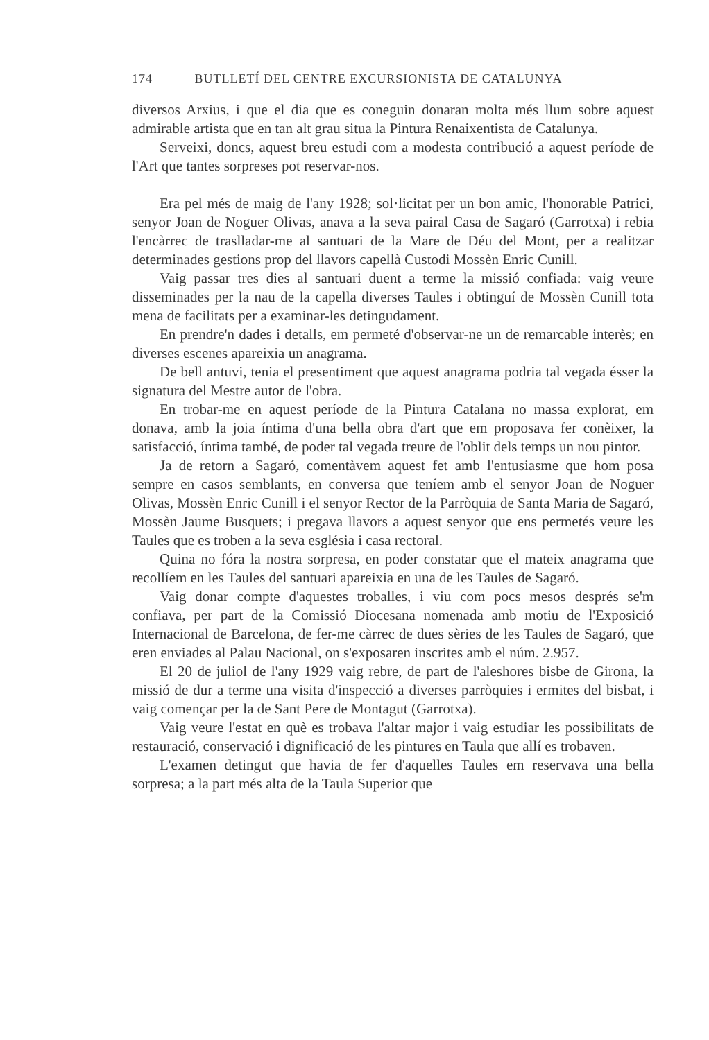174 BUTLLETÍ DEL CENTRE EXCURSIONISTA DE CATALUNYA
diversos Arxius, i que el dia que es coneguin donaran molta més llum sobre aquest admirable artista que en tan alt grau situa la Pintura Renaixentista de Catalunya.
Serveixi, doncs, aquest breu estudi com a modesta contribució a aquest període de l'Art que tantes sorpreses pot reservar-nos.
Era pel més de maig de l'any 1928; sol·licitat per un bon amic, l'honorable Patrici, senyor Joan de Noguer Olivas, anava a la seva pairal Casa de Sagaró (Garrotxa) i rebia l'encàrrec de traslladar-me al santuari de la Mare de Déu del Mont, per a realitzar determinades gestions prop del llavors capellà Custodi Mossèn Enric Cunill.
Vaig passar tres dies al santuari duent a terme la missió confiada: vaig veure disseminades per la nau de la capella diverses Taules i obtinguí de Mossèn Cunill tota mena de facilitats per a examinar-les detingudament.
En prendre'n dades i detalls, em permeté d'observar-ne un de remarcable interès; en diverses escenes apareixia un anagrama.
De bell antuvi, tenia el presentiment que aquest anagrama podria tal vegada ésser la signatura del Mestre autor de l'obra.
En trobar-me en aquest període de la Pintura Catalana no massa explorat, em donava, amb la joia íntima d'una bella obra d'art que em proposava fer conèixer, la satisfacció, íntima també, de poder tal vegada treure de l'oblit dels temps un nou pintor.
Ja de retorn a Sagaró, comentàvem aquest fet amb l'entusiasme que hom posa sempre en casos semblants, en conversa que teníem amb el senyor Joan de Noguer Olivas, Mossèn Enric Cunill i el senyor Rector de la Parròquia de Santa Maria de Sagaró, Mossèn Jaume Busquets; i pregava llavors a aquest senyor que ens permetés veure les Taules que es troben a la seva església i casa rectoral.
Quina no fóra la nostra sorpresa, en poder constatar que el mateix anagrama que recollíem en les Taules del santuari apareixia en una de les Taules de Sagaró.
Vaig donar compte d'aquestes troballes, i viu com pocs mesos després se'm confiava, per part de la Comissió Diocesana nomenada amb motiu de l'Exposició Internacional de Barcelona, de fer-me càrrec de dues sèries de les Taules de Sagaró, que eren enviades al Palau Nacional, on s'exposaren inscrites amb el núm. 2.957.
El 20 de juliol de l'any 1929 vaig rebre, de part de l'aleshores bisbe de Girona, la missió de dur a terme una visita d'inspecció a diverses parròquies i ermites del bisbat, i vaig començar per la de Sant Pere de Montagut (Garrotxa).
Vaig veure l'estat en què es trobava l'altar major i vaig estudiar les possibilitats de restauració, conservació i dignificació de les pintures en Taula que allí es trobaven.
L'examen detingut que havia de fer d'aquelles Taules em reservava una bella sorpresa; a la part més alta de la Taula Superior que